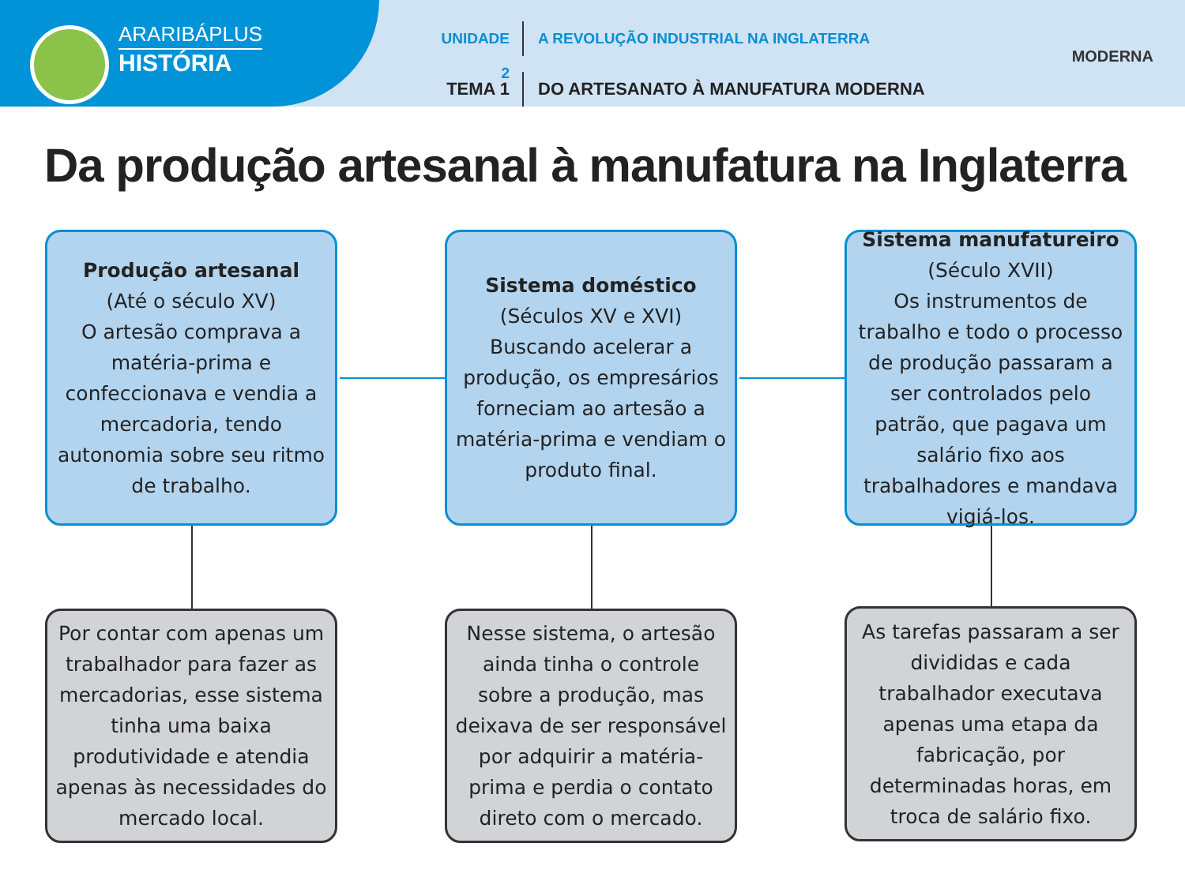ARARIBÁPLUS
HISTÓRIA
UNIDADE 2
A REVOLUÇÃO INDUSTRIAL NA INGLATERRA
TEMA 1
DO ARTESANATO À MANUFATURA MODERNA
MODERNA
Da produção artesanal à manufatura na Inglaterra
Produção artesanal
(Até o século XV)
O artesão comprava a matéria-prima e confeccionava e vendia a mercadoria, tendo autonomia sobre seu ritmo de trabalho.
Sistema doméstico
(Séculos XV e XVI)
Buscando acelerar a produção, os empresários forneciam ao artesão a matéria-prima e vendiam o produto final.
Sistema manufatureiro
(Século XVII)
Os instrumentos de trabalho e todo o processo de produção passaram a ser controlados pelo patrão, que pagava um salário fixo aos trabalhadores e mandava vigiá-los.
Por contar com apenas um trabalhador para fazer as mercadorias, esse sistema tinha uma baixa produtividade e atendia apenas às necessidades do mercado local.
Nesse sistema, o artesão ainda tinha o controle sobre a produção, mas deixava de ser responsável por adquirir a matéria-prima e perdia o contato direto com o mercado.
As tarefas passaram a ser divididas e cada trabalhador executava apenas uma etapa da fabricação, por determinadas horas, em troca de salário fixo.